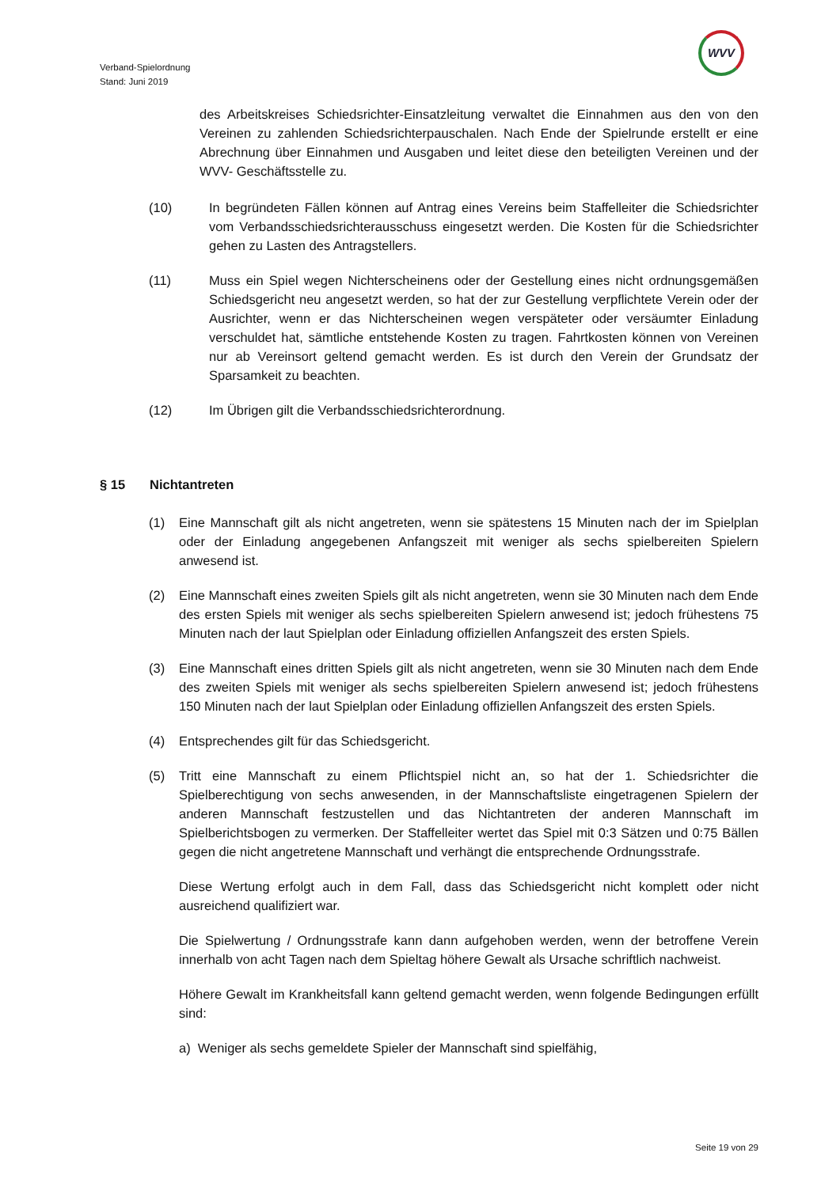Verband-Spielordnung
Stand: Juni 2019
WVV
des Arbeitskreises Schiedsrichter-Einsatzleitung verwaltet die Einnahmen aus den von den Vereinen zu zahlenden Schiedsrichterpauschalen. Nach Ende der Spielrunde erstellt er eine Abrechnung über Einnahmen und Ausgaben und leitet diese den beteiligten Vereinen und der WVV- Geschäftsstelle zu.
(10) In begründeten Fällen können auf Antrag eines Vereins beim Staffelleiter die Schiedsrichter vom Verbandsschiedsrichterausschuss eingesetzt werden. Die Kosten für die Schiedsrichter gehen zu Lasten des Antragstellers.
(11) Muss ein Spiel wegen Nichterscheinens oder der Gestellung eines nicht ordnungsgemäßen Schiedsgericht neu angesetzt werden, so hat der zur Gestellung verpflichtete Verein oder der Ausrichter, wenn er das Nichterscheinen wegen verspäteter oder versäumter Einladung verschuldet hat, sämtliche entstehende Kosten zu tragen. Fahrtkosten können von Vereinen nur ab Vereinsort geltend gemacht werden. Es ist durch den Verein der Grundsatz der Sparsamkeit zu beachten.
(12) Im Übrigen gilt die Verbandsschiedsrichterordnung.
§ 15 Nichtantreten
(1) Eine Mannschaft gilt als nicht angetreten, wenn sie spätestens 15 Minuten nach der im Spielplan oder der Einladung angegebenen Anfangszeit mit weniger als sechs spielbereiten Spielern anwesend ist.
(2) Eine Mannschaft eines zweiten Spiels gilt als nicht angetreten, wenn sie 30 Minuten nach dem Ende des ersten Spiels mit weniger als sechs spielbereiten Spielern anwesend ist; jedoch frühestens 75 Minuten nach der laut Spielplan oder Einladung offiziellen Anfangszeit des ersten Spiels.
(3) Eine Mannschaft eines dritten Spiels gilt als nicht angetreten, wenn sie 30 Minuten nach dem Ende des zweiten Spiels mit weniger als sechs spielbereiten Spielern anwesend ist; jedoch frühestens 150 Minuten nach der laut Spielplan oder Einladung offiziellen Anfangszeit des ersten Spiels.
(4) Entsprechendes gilt für das Schiedsgericht.
(5) Tritt eine Mannschaft zu einem Pflichtspiel nicht an, so hat der 1. Schiedsrichter die Spielberechtigung von sechs anwesenden, in der Mannschaftsliste eingetragenen Spielern der anderen Mannschaft festzustellen und das Nichtantreten der anderen Mannschaft im Spielberichtsbogen zu vermerken. Der Staffelleiter wertet das Spiel mit 0:3 Sätzen und 0:75 Bällen gegen die nicht angetretene Mannschaft und verhängt die entsprechende Ordnungsstrafe.
Diese Wertung erfolgt auch in dem Fall, dass das Schiedsgericht nicht komplett oder nicht ausreichend qualifiziert war.
Die Spielwertung / Ordnungsstrafe kann dann aufgehoben werden, wenn der betroffene Verein innerhalb von acht Tagen nach dem Spieltag höhere Gewalt als Ursache schriftlich nachweist.
Höhere Gewalt im Krankheitsfall kann geltend gemacht werden, wenn folgende Bedingungen erfüllt sind:
a) Weniger als sechs gemeldete Spieler der Mannschaft sind spielfähig,
Seite 19 von 29